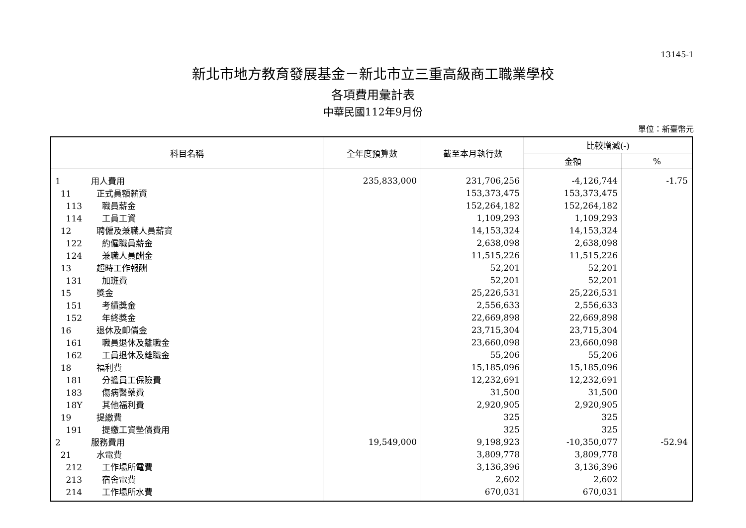13145-1
新北市地方教育發展基金－新北市立三重高級商工職業學校
各項費用彙計表
中華民國112年9月份
單位：新臺幣元
| 科目名稱 | 全年度預算數 | 截至本月執行數 | 比較增減(-) | |
| --- | --- | --- | --- | --- |
| | | | 金額 | % |
| 1 用人費用 | 235,833,000 | 231,706,256 | -4,126,744 | -1.75 |
| 11 正式員額薪資 | | 153,373,475 | 153,373,475 | |
| 113 職員薪金 | | 152,264,182 | 152,264,182 | |
| 114 工員工資 | | 1,109,293 | 1,109,293 | |
| 12 聘僱及兼職人員薪資 | | 14,153,324 | 14,153,324 | |
| 122 約僱職員薪金 | | 2,638,098 | 2,638,098 | |
| 124 兼職人員酬金 | | 11,515,226 | 11,515,226 | |
| 13 超時工作報酬 | | 52,201 | 52,201 | |
| 131 加班費 | | 52,201 | 52,201 | |
| 15 獎金 | | 25,226,531 | 25,226,531 | |
| 151 考績獎金 | | 2,556,633 | 2,556,633 | |
| 152 年終獎金 | | 22,669,898 | 22,669,898 | |
| 16 退休及卹償金 | | 23,715,304 | 23,715,304 | |
| 161 職員退休及離職金 | | 23,660,098 | 23,660,098 | |
| 162 工員退休及離職金 | | 55,206 | 55,206 | |
| 18 福利費 | | 15,185,096 | 15,185,096 | |
| 181 分擔員工保險費 | | 12,232,691 | 12,232,691 | |
| 183 傷病醫藥費 | | 31,500 | 31,500 | |
| 18Y 其他福利費 | | 2,920,905 | 2,920,905 | |
| 19 提繳費 | | 325 | 325 | |
| 191 提繳工資墊償費用 | | 325 | 325 | |
| 2 服務費用 | 19,549,000 | 9,198,923 | -10,350,077 | -52.94 |
| 21 水電費 | | 3,809,778 | 3,809,778 | |
| 212 工作場所電費 | | 3,136,396 | 3,136,396 | |
| 213 宿舍電費 | | 2,602 | 2,602 | |
| 214 工作場所水費 | | 670,031 | 670,031 | |